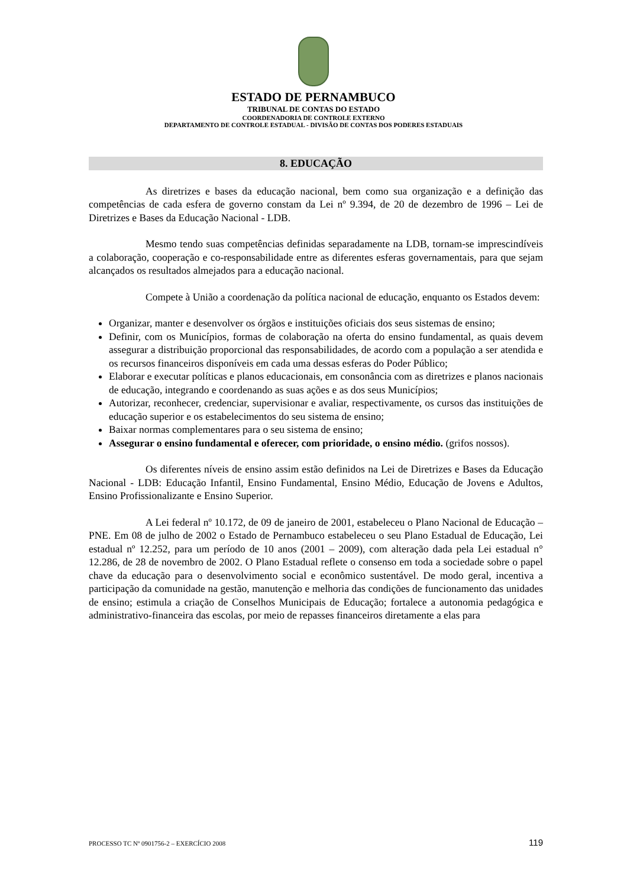ESTADO DE PERNAMBUCO
TRIBUNAL DE CONTAS DO ESTADO
COORDENADORIA DE CONTROLE EXTERNO
DEPARTAMENTO DE CONTROLE ESTADUAL - DIVISÃO DE CONTAS DOS PODERES ESTADUAIS
8. EDUCAÇÃO
As diretrizes e bases da educação nacional, bem como sua organização e a definição das competências de cada esfera de governo constam da Lei nº 9.394, de 20 de dezembro de 1996 – Lei de Diretrizes e Bases da Educação Nacional - LDB.
Mesmo tendo suas competências definidas separadamente na LDB, tornam-se imprescindíveis a colaboração, cooperação e co-responsabilidade entre as diferentes esferas governamentais, para que sejam alcançados os resultados almejados para a educação nacional.
Compete à União a coordenação da política nacional de educação, enquanto os Estados devem:
Organizar, manter e desenvolver os órgãos e instituições oficiais dos seus sistemas de ensino;
Definir, com os Municípios, formas de colaboração na oferta do ensino fundamental, as quais devem assegurar a distribuição proporcional das responsabilidades, de acordo com a população a ser atendida e os recursos financeiros disponíveis em cada uma dessas esferas do Poder Público;
Elaborar e executar políticas e planos educacionais, em consonância com as diretrizes e planos nacionais de educação, integrando e coordenando as suas ações e as dos seus Municípios;
Autorizar, reconhecer, credenciar, supervisionar e avaliar, respectivamente, os cursos das instituições de educação superior e os estabelecimentos do seu sistema de ensino;
Baixar normas complementares para o seu sistema de ensino;
Assegurar o ensino fundamental e oferecer, com prioridade, o ensino médio. (grifos nossos).
Os diferentes níveis de ensino assim estão definidos na Lei de Diretrizes e Bases da Educação Nacional - LDB: Educação Infantil, Ensino Fundamental, Ensino Médio, Educação de Jovens e Adultos, Ensino Profissionalizante e Ensino Superior.
A Lei federal nº 10.172, de 09 de janeiro de 2001, estabeleceu o Plano Nacional de Educação – PNE. Em 08 de julho de 2002 o Estado de Pernambuco estabeleceu o seu Plano Estadual de Educação, Lei estadual nº 12.252, para um período de 10 anos (2001 – 2009), com alteração dada pela Lei estadual n° 12.286, de 28 de novembro de 2002. O Plano Estadual reflete o consenso em toda a sociedade sobre o papel chave da educação para o desenvolvimento social e econômico sustentável. De modo geral, incentiva a participação da comunidade na gestão, manutenção e melhoria das condições de funcionamento das unidades de ensino; estimula a criação de Conselhos Municipais de Educação; fortalece a autonomia pedagógica e administrativo-financeira das escolas, por meio de repasses financeiros diretamente a elas para
PROCESSO TC Nº 0901756-2 – EXERCÍCIO 2008 119